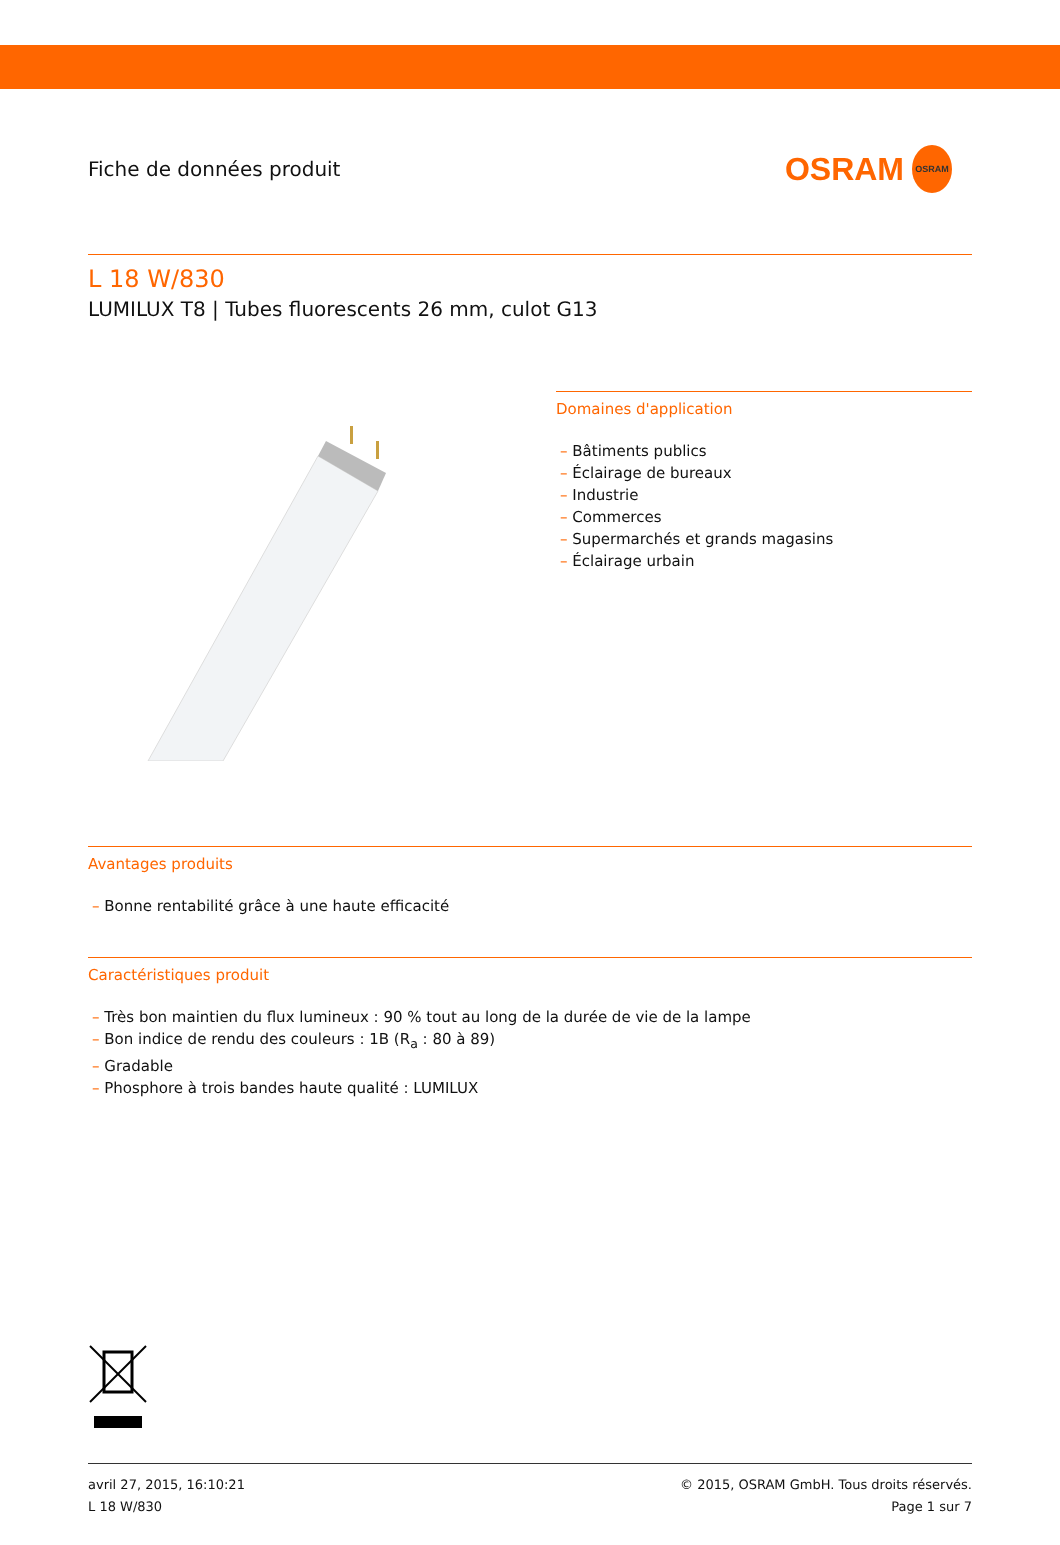Fiche de données produit
OSRAM
OSRAM
L 18 W/830
LUMILUX T8 | Tubes fluorescents 26 mm, culot G13
Domaines d'application
– Bâtiments publics
– Éclairage de bureaux
– Industrie
– Commerces
– Supermarchés et grands magasins
– Éclairage urbain
Avantages produits
– Bonne rentabilité grâce à une haute efficacité
Caractéristiques produit
– Très bon maintien du flux lumineux : 90 % tout au long de la durée de vie de la lampe
– Bon indice de rendu des couleurs : 1B (R<sub>a</sub> : 80 à 89)
– Gradable
– Phosphore à trois bandes haute qualité : LUMILUX
avril 27, 2015, 16:10:21
L 18 W/830
© 2015, OSRAM GmbH. Tous droits réservés.
Page 1 sur 7